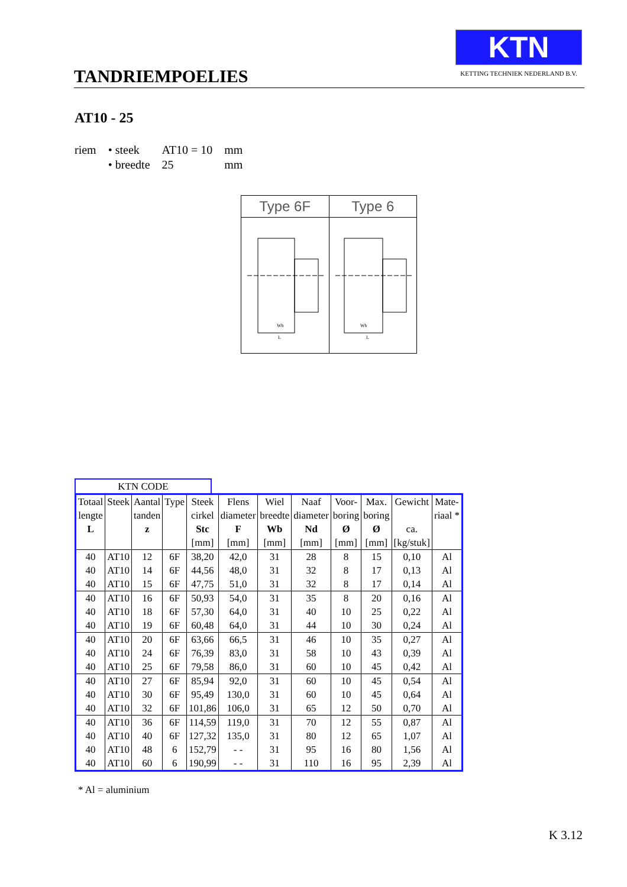TANDRIEMPOELIES
KTN
KETTING TECHNIEK NEDERLAND B.V.
AT10 - 25
| riem | • steek | AT10 = 10 | mm |
| | • breedte | 25 | mm |
Type 6F
Wb
L
Type 6
Wb
L
KTN CODE
| Totaal | Steek | Aantal | Type | Steek | Flens | Wiel | Naaf | Voor- | Max. | Gewicht | Mate- |
| --- | --- | --- | --- | --- | --- | --- | --- | --- | --- | --- | --- |
| lengte | | tanden | | cirkel | diameter | breedte | diameter | boring | boring | | riaal * |
| L | | z | | Stc | F | Wb | Nd | Ø | Ø | ca. | |
| | | | | [mm] | [mm] | [mm] | [mm] | [mm] | [mm] | [kg/stuk] | |
| 40 | AT10 | 12 | 6F | 38,20 | 42,0 | 31 | 28 | 8 | 15 | 0,10 | Al |
| 40 | AT10 | 14 | 6F | 44,56 | 48,0 | 31 | 32 | 8 | 17 | 0,13 | Al |
| 40 | AT10 | 15 | 6F | 47,75 | 51,0 | 31 | 32 | 8 | 17 | 0,14 | Al |
| 40 | AT10 | 16 | 6F | 50,93 | 54,0 | 31 | 35 | 8 | 20 | 0,16 | Al |
| 40 | AT10 | 18 | 6F | 57,30 | 64,0 | 31 | 40 | 10 | 25 | 0,22 | Al |
| 40 | AT10 | 19 | 6F | 60,48 | 64,0 | 31 | 44 | 10 | 30 | 0,24 | Al |
| 40 | AT10 | 20 | 6F | 63,66 | 66,5 | 31 | 46 | 10 | 35 | 0,27 | Al |
| 40 | AT10 | 24 | 6F | 76,39 | 83,0 | 31 | 58 | 10 | 43 | 0,39 | Al |
| 40 | AT10 | 25 | 6F | 79,58 | 86,0 | 31 | 60 | 10 | 45 | 0,42 | Al |
| 40 | AT10 | 27 | 6F | 85,94 | 92,0 | 31 | 60 | 10 | 45 | 0,54 | Al |
| 40 | AT10 | 30 | 6F | 95,49 | 130,0 | 31 | 60 | 10 | 45 | 0,64 | Al |
| 40 | AT10 | 32 | 6F | 101,86 | 106,0 | 31 | 65 | 12 | 50 | 0,70 | Al |
| 40 | AT10 | 36 | 6F | 114,59 | 119,0 | 31 | 70 | 12 | 55 | 0,87 | Al |
| 40 | AT10 | 40 | 6F | 127,32 | 135,0 | 31 | 80 | 12 | 65 | 1,07 | Al |
| 40 | AT10 | 48 | 6 | 152,79 | - - | 31 | 95 | 16 | 80 | 1,56 | Al |
| 40 | AT10 | 60 | 6 | 190,99 | - - | 31 | 110 | 16 | 95 | 2,39 | Al |
* Al = aluminium
K 3.12